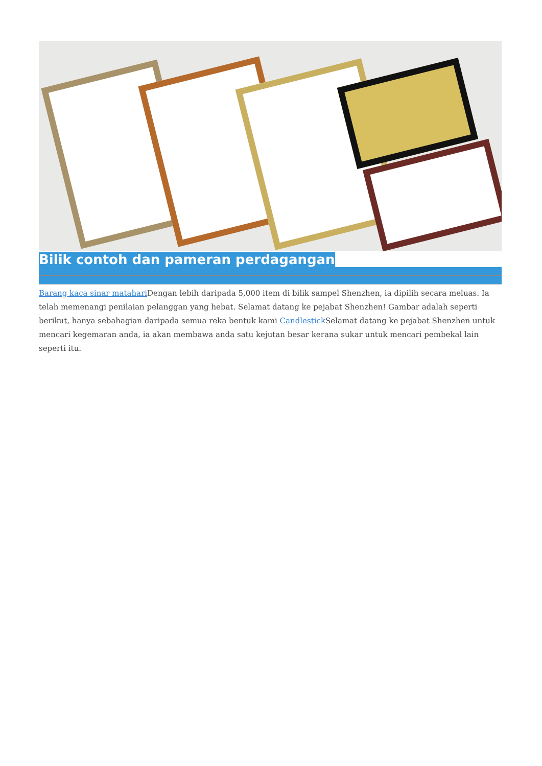Bilik contoh dan pameran perdagangan
Barang kaca sinar matahari Dengan lebih daripada 5,000 item di bilik sampel Shenzhen, ia dipilih secara meluas. Ia telah memenangi penilaian pelanggan yang hebat. Selamat datang ke pejabat Shenzhen! Gambar adalah seperti berikut, hanya sebahagian daripada semua reka bentuk kami Candlestick Selamat datang ke pejabat Shenzhen untuk mencari kegemaran anda, ia akan membawa anda satu kejutan besar kerana sukar untuk mencari pembekal lain seperti itu.